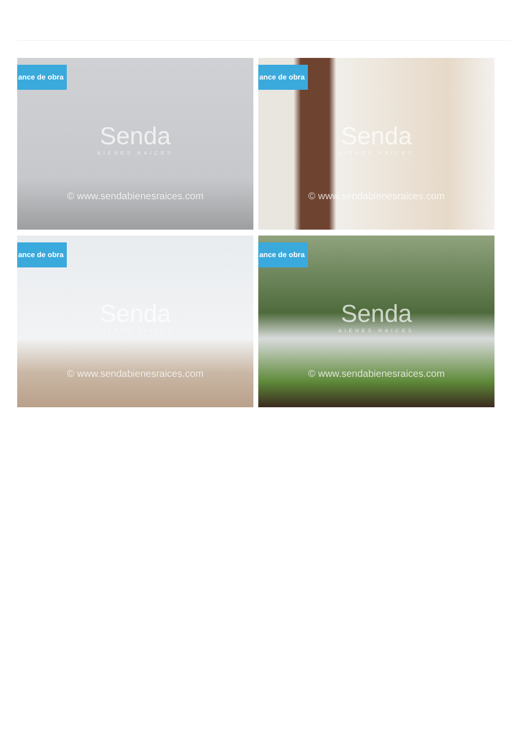ance de obra
Senda
BIENES RAICES
© www.sendabienesraices.com
ance de obra
Senda
BIENES RAICES
© www.sendabienesraices.com
ance de obra
Senda
BIENES RAICES
© www.sendabienesraices.com
ance de obra
Senda
BIENES RAICES
© www.sendabienesraices.com